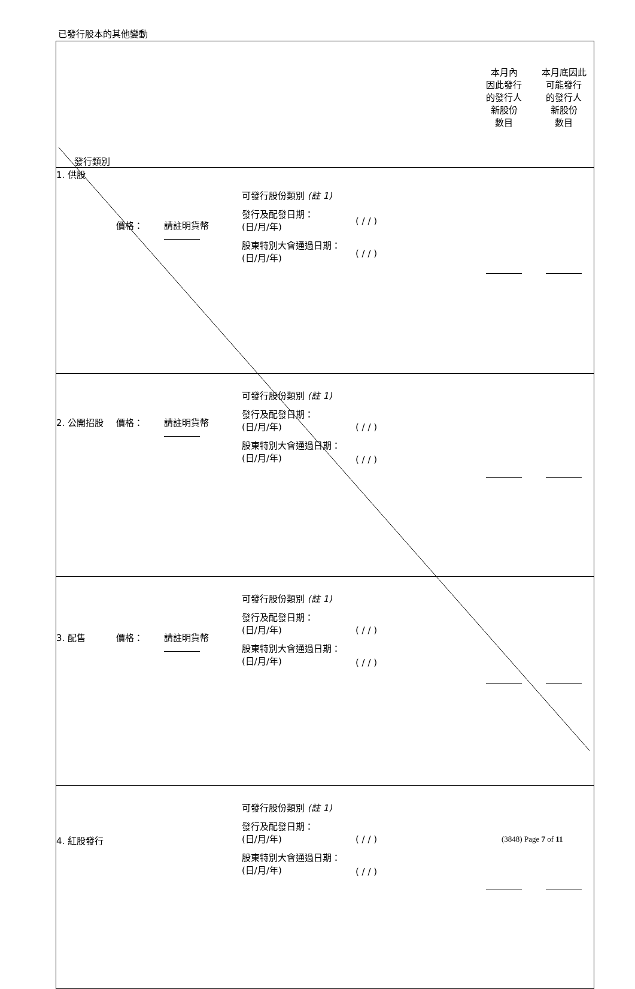已發行股本的其他變動
| 發行類別 | | | | | 本月內 因此發行 的發行人 新股份 數目 | 本月底因此 可能發行 的發行人 新股份 數目 |
| --- | --- | --- | --- | --- | --- | --- |
| 1. 供股 | 價格： | 請註明貨幣 | 可發行股份類別 (註 1) 發行及配發日期： (日/月/年) 股東特別大會通過日期： (日/月/年) | ( / / ) ( / / ) | | |
| 2. 公開招股 | 價格： | 請註明貨幣 | 可發行股份類別 (註 1) 發行及配發日期： (日/月/年) 股東特別大會通過日期： (日/月/年) | ( / / ) ( / / ) | | |
| 3. 配售 | 價格： | 請註明貨幣 | 可發行股份類別 (註 1) 發行及配發日期： (日/月/年) 股東特別大會通過日期： (日/月/年) | ( / / ) ( / / ) | | |
| 4. 紅股發行 | | | 可發行股份類別 (註 1) 發行及配發日期： (日/月/年) 股東特別大會通過日期： (日/月/年) | ( / / ) ( / / ) | | |
(3848) Page 7 of 11